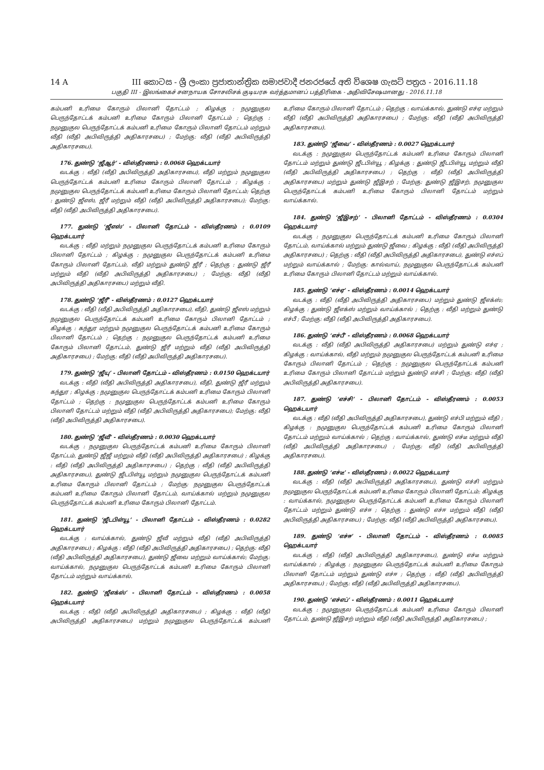14 A III කොටස - ශ්‍රී ලංකා ප්‍රජාතාන්ත්‍රික සමාජවාදී ජනරජයේ අති විශෙෂ ගැසට් පත්‍රය - 2016.11.18
பகுதி III - இலங்கைச் சனநாயக சோசலிசக் குடியரசு வர்த்தமானப் பத்திரிகை - அதிவிசேஷமானது - 2016.11.18
கம்பனி உரிமை கோரும் பிலானி தோட்டம் ; கிழக்கு : நமுனுகுல பெருந்தோட்டக் கம்பனி உரிமை கோரும் பிலானி தோட்டம் ; தெற்கு : நமுனுகுல பெருந்தோட்டக் கம்பனி உரிமை கோரும் பிலானி தோட்டம் மற்றும் வீதி (வீதி அபிவிருத்தி அதிகாரசபை) ; மேற்கு: வீதி (வீதி அபிவிருத்தி அதிகாரசபை).
176. துண்டு ‘ஜீஆர்’ - விஸ்தீரணம் : 0.0068 ஹெக்டயார்
வடக்கு : வீதி (வீதி அபிவிருத்தி அதிகாரசபை), வீதி மற்றும் நமுனுகுல பெருந்தோட்டக் கம்பனி உரிமை கோரும் பிலானி தோட்டம் ; கிழக்கு : நமுனுகுல பெருந்தோட்டக் கம்பனி உரிமை கோரும் பிலானி தோட்டம்; தெற்கு : துண்டு ஜீஎஸ், ஜீரீ மற்றும் வீதி (வீதி அபிவிருத்தி அதிகாரசபை); மேற்கு: வீதி (வீதி அபிவிருத்தி அதிகாரசபை).
177. துண்டு ‘ஜீஎஸ்’ - பிலானி தோட்டம் - விஸ்தீரணம் : 0.0109 ஹெக்டயார்
வடக்கு : வீதி மற்றும் நமுனுகுல பெருந்தோட்டக் கம்பனி உரிமை கோரும் பிலானி தோட்டம் ; கிழக்கு : நமுனுகுல பெருந்தோட்டக் கம்பனி உரிமை கோரும் பிலானி தோட்டம், வீதி மற்றும் துண்டு ஜீரீ ; தெற்கு : துண்டு ஜீரீ மற்றும் வீதி (வீதி அபிவிருத்தி அதிகாரசபை) ; மேற்கு: வீதி (வீதி அபிவிருத்தி அதிகாரசபை) மற்றும் வீதி.
178. துண்டு ‘ஜீரீ’ - விஸ்தீரணம் : 0.0127 ஹெக்டயார்
வடக்கு : வீதி (வீதி அபிவிருத்தி அதிகாரசபை), வீதி, துண்டு ஜீஎஸ் மற்றும் நமுனுகுல பெருந்தோட்டக் கம்பனி உரிமை கோரும் பிலானி தோட்டம் ; கிழக்கு : கந்துர மற்றும் நமுனுகுல பெருந்தோட்டக் கம்பனி உரிமை கோரும் பிலானி தோட்டம் ; தெற்கு : நமுனுகுல பெருந்தோட்டக் கம்பனி உரிமை கோரும் பிலானி தோட்டம், துண்டு ஜீரீ மற்றும் வீதி (வீதி அபிவிருத்தி அதிகாரசபை) ; மேற்கு: வீதி (வீதி அபிவிருத்தி அதிகாரசபை).
179. துண்டு ‘ஜீயு’ - பிலானி தோட்டம் - விஸ்தீரணம் : 0.0150 ஹெக்டயார்
வடக்கு : வீதி (வீதி அபிவிருத்தி அதிகாரசபை), வீதி, துண்டு ஜீரீ மற்றும் கந்துர ; கிழக்கு : நமுனுகுல பெருந்தோட்டக் கம்பனி உரிமை கோரும் பிலானி தோட்டம் ; தெற்கு : நமுனுகுல பெருந்தோட்டக் கம்பனி உரிமை கோரும் பிலானி தோட்டம் மற்றும் வீதி (வீதி அபிவிருத்தி அதிகாரசபை); மேற்கு: வீதி (வீதி அபிவிருத்தி அதிகாரசபை).
180. துண்டு ‘ஜீவீ’ - விஸ்தீரணம் : 0.0030 ஹெக்டயார்
வடக்கு : நமுனுகுல பெருந்தோட்டக் கம்பனி உரிமை கோரும் பிலானி தோட்டம், துண்டு ஜீஜீ மற்றும் வீதி (வீதி அபிவிருத்தி அதிகாரசபை) ; கிழக்கு : வீதி (வீதி அபிவிருத்தி அதிகாரசபை) ; தெற்கு : வீதி (வீதி அபிவிருத்தி அதிகாரசபை), துண்டு ஜீடபிள்யூ மற்றும் நமுனுகுல பெருந்தோட்டக் கம்பனி உரிமை கோரும் பிலானி தோட்டம் ; மேற்கு: நமுனுகுல பெருந்தோட்டக் கம்பனி உரிமை கோரும் பிலானி தோட்டம், வாய்க்கால் மற்றும் நமுனுகுல பெருந்தோட்டக் கம்பனி உரிமை கோரும் பிலானி தோட்டம்.
181. துண்டு ‘ஜீடபிள்யூ’ - பிலானி தோட்டம் - விஸ்தீரணம் : 0.0282 ஹெக்டயார்
வடக்கு : வாய்க்கால், துண்டு ஜீவீ மற்றும் வீதி (வீதி அபிவிருத்தி அதிகாரசபை) ; கிழக்கு : வீதி (வீதி அபிவிருத்தி அதிகாரசபை) ; தெற்கு: வீதி (வீதி அபிவிருத்தி அதிகாரசபை), துண்டு ஜீவை மற்றும் வாய்க்கால்; மேற்கு: வாய்க்கால், நமுனுகுல பெருந்தோட்டக் கம்பனி உரிமை கோரும் பிலானி தோட்டம் மற்றும் வாய்க்கால்.
182. துண்டு ‘ஜீஎக்ஸ்’ - பிலானி தோட்டம் - விஸ்தீரணம் : 0.0058 ஹெக்டயார்
வடக்கு : வீதி (வீதி அபிவிருத்தி அதிகாரசபை) ; கிழக்கு : வீதி (வீதி அபிவிருத்தி அதிகாரசபை) மற்றும் நமுனுகுல பெருந்தோட்டக் கம்பனி உரிமை கோரும் பிலானி தோட்டம் ; தெற்கு : வாய்க்கால், துண்டு எச்ஏ மற்றும் வீதி (வீதி அபிவிருத்தி அதிகாரசபை) ; மேற்கு: வீதி (வீதி அபிவிருத்தி அதிகாரசபை).
183. துண்டு ‘ஜீவை’ - விஸ்தீரணம் : 0.0027 ஹெக்டயார்
வடக்கு : நமுனுகுல பெருந்தோட்டக் கம்பனி உரிமை கோரும் பிலானி தோட்டம் மற்றும் துண்டு ஜீடபிள்யூ ; கிழக்கு : துண்டு ஜீடபிள்யூ மற்றும் வீதி (வீதி அபிவிருத்தி அதிகாரசபை) ; தெற்கு : வீதி (வீதி அபிவிருத்தி அதிகாரசபை) மற்றும் துண்டு ஜீஇசற் ; மேற்கு: துண்டு ஜீஇசற், நமுனுகுல பெருந்தோட்டக் கம்பனி உரிமை கோரும் பிலானி தோட்டம் மற்றும் வாய்க்கால்.
184. துண்டு ‘ஜீஇசற்’ - பிலானி தோட்டம் - விஸ்தீரணம் : 0.0304 ஹெக்டயார்
வடக்கு : நமுனுகுல பெருந்தோட்டக் கம்பனி உரிமை கோரும் பிலானி தோட்டம், வாய்க்கால் மற்றும் துண்டு ஜீவை ; கிழக்கு : வீதி (வீதி அபிவிருத்தி அதிகாரசபை) ; தெற்கு : வீதி (வீதி அபிவிருத்தி அதிகாரசபை), துண்டு எச்எப் மற்றும் வாய்க்கால் ; மேற்கு: கால்வாய், நமுனுகுல பெருந்தோட்டக் கம்பனி உரிமை கோரும் பிலானி தோட்டம் மற்றும் வாய்க்கால்.
185. துண்டு ‘எச்ஏ’ - விஸ்தீரணம் : 0.0014 ஹெக்டயார்
வடக்கு : வீதி (வீதி அபிவிருத்தி அதிகாரசபை) மற்றும் துண்டு ஜீஎக்ஸ்; கிழக்கு : துண்டு ஜீஎக்ஸ் மற்றும் வாய்க்கால் ; தெற்கு : வீதி மற்றும் துண்டு எச்பீ ; மேற்கு: வீதி (வீதி அபிவிருத்தி அதிகாரசபை).
186. துண்டு ‘எச்பீ’ - விஸ்தீரணம் : 0.0068 ஹெக்டயார்
வடக்கு : வீதி (வீதி அபிவிருத்தி அதிகாரசபை) மற்றும் துண்டு எச்ஏ ; கிழக்கு : வாய்க்கால், வீதி மற்றும் நமுனுகுல பெருந்தோட்டக் கம்பனி உரிமை கோரும் பிலானி தோட்டம் ; தெற்கு : நமுனுகுல பெருந்தோட்டக் கம்பனி உரிமை கோரும் பிலானி தோட்டம் மற்றும் துண்டு எச்சி ; மேற்கு: வீதி (வீதி அபிவிருத்தி அதிகாரசபை).
187. துண்டு ‘எச்சி’ - பிலானி தோட்டம் - விஸ்தீரணம் : 0.0053 ஹெக்டயார்
வடக்கு : வீதி (வீதி அபிவிருத்தி அதிகாரசபை), துண்டு எச்பி மற்றும் வீதி ; கிழக்கு : நமுனுகுல பெருந்தோட்டக் கம்பனி உரிமை கோரும் பிலானி தோட்டம் மற்றும் வாய்க்கால் ; தெற்கு : வாய்க்கால், துண்டு எச்டீ மற்றும் வீதி (வீதி அபிவிருத்தி அதிகாரசபை) ; மேற்கு: வீதி (வீதி அபிவிருத்தி அதிகாரசபை).
188. துண்டு ‘எச்டீ’ - விஸ்தீரணம் : 0.0022 ஹெக்டயார்
வடக்கு : வீதி (வீதி அபிவிருத்தி அதிகாரசபை), துண்டு எச்சி மற்றும் நமுனுகுல பெருந்தோட்டக் கம்பனி உரிமை கோரும் பிலானி தோட்டம்; கிழக்கு : வாய்க்கால், நமுனுகுல பெருந்தோட்டக் கம்பனி உரிமை கோரும் பிலானி தோட்டம் மற்றும் துண்டு எச்ஈ ; தெற்கு : துண்டு எச்ஈ மற்றும் வீதி (வீதி அபிவிருத்தி அதிகாரசபை) ; மேற்கு: வீதி (வீதி அபிவிருத்தி அதிகாரசபை).
189. துண்டு ‘எச்ஈ’ - பிலானி தோட்டம் - விஸ்தீரணம் : 0.0085 ஹெக்டயார்
வடக்கு : வீதி (வீதி அபிவிருத்தி அதிகாரசபை), துண்டு எச்டீ மற்றும் வாய்க்கால் ; கிழக்கு : நமுனுகுல பெருந்தோட்டக் கம்பனி உரிமை கோரும் பிலானி தோட்டம் மற்றும் துண்டு எச்ஈ ; தெற்கு : வீதி (வீதி அபிவிருத்தி அதிகாரசபை) ; மேற்கு: வீதி (வீதி அபிவிருத்தி அதிகாரசபை).
190. துண்டு ‘எச்எப்’ - விஸ்தீரணம் : 0.0011 ஹெக்டயார்
வடக்கு : நமுனுகுல பெருந்தோட்டக் கம்பனி உரிமை கோரும் பிலானி தோட்டம், துண்டு ஜீஇசற் மற்றும் வீதி (வீதி அபிவிருத்தி அதிகாரசபை) ;